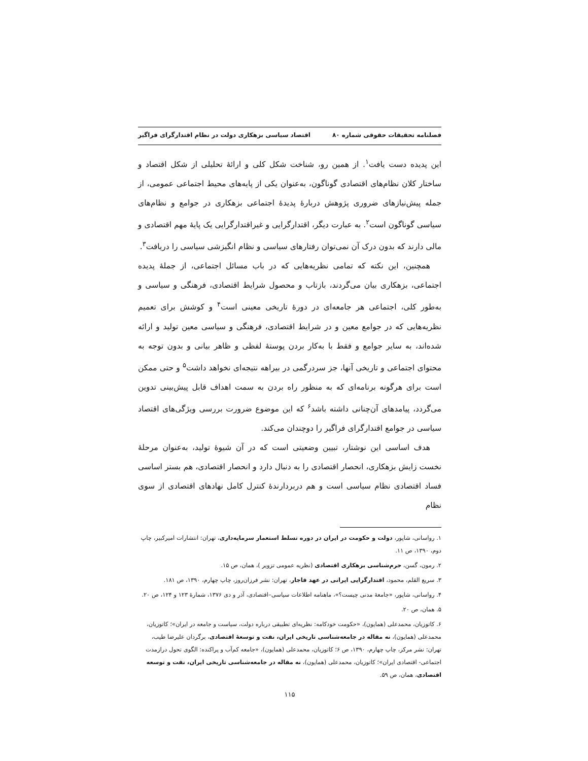فصلنامه تحقیقات حقوقی شماره ۸۰ اقتصاد سیاسی بزهکاری دولت در نظام اقتدارگرای فراگیر
این پدیده دست یافت<sup>۱</sup>. از همین رو، شناخت شکل کلی و ارائهٔ تحلیلی از شکل اقتصاد و ساختار کلان نظام‌های اقتصادی گوناگون، به‌عنوان یکی از پایه‌های محیط اجتماعی عمومی، از جمله پیش‌نیازهای ضروری پژوهش دربارهٔ پدیدهٔ اجتماعی بزهکاری در جوامع و نظام‌های سیاسی گوناگون است<sup>۲</sup>. به عبارت دیگر، اقتدارگرایی و غیراقتدارگرایی یک پایهٔ مهم اقتصادی و مالی دارند که بدون درک آن نمی‌توان رفتارهای سیاسی و نظام انگیزشی سیاسی را دریافت<sup>۳</sup>.
همچنین، این نکته که تمامی نظریه‌هایی که در باب مسائل اجتماعی، از جملهٔ پدیده اجتماعی، بزهکاری بیان می‌گردند، بازتاب و محصول شرایط اقتصادی، فرهنگی و سیاسی و به‌طور کلی، اجتماعی هر جامعه‌ای در دورهٔ تاریخی معینی است<sup>۴</sup> و کوشش برای تعمیم نظریه‌هایی که در جوامع معین و در شرایط اقتصادی، فرهنگی و سیاسی معین تولید و ارائه شده‌اند، به سایر جوامع و فقط با به‌کار بردن پوستهٔ لفظی و ظاهر بیانی و بدون توجه به محتوای اجتماعی و تاریخی آنها، جز سردرگمی در بیراهه نتیجه‌ای نخواهد داشت<sup>۵</sup> و حتی ممکن است برای هرگونه برنامه‌ای که به منظور راه بردن به سمت اهداف قابل پیش‌بینی تدوین می‌گردد، پیامدهای آن‌چنانی داشته باشد<sup>۶</sup> که این موضوع ضرورت بررسی ویژگی‌های اقتصاد سیاسی در جوامع اقتدارگرای فراگیر را دوچندان می‌کند.
هدف اساسی این نوشتار، تبیین وضعیتی است که در آن شیوهٔ تولید، به‌عنوان مرحلهٔ نخست زایش بزهکاری، انحصار اقتصادی را به دنبال دارد و انحصار اقتصادی، هم بستر اساسی فساد اقتصادی نظام سیاسی است و هم دربردارندهٔ کنترل کامل نهادهای اقتصادی از سوی نظام
۱. رواسانی، شاپور، دولت و حکومت در ایران در دوره تسلط استعمار سرمایه‌داری، تهران: انتشارات امیرکبیر، چاپ دوم، ۱۳۹۰، ص ۱۱.
۲. رمون، گسن، جرم‌شناسی بزهکاری اقتصادی (نظریه عمومی تزویر )، همان، ص ۱۵.
۳. سریع القلم، محمود، اقتدارگرایی ایرانی در عهد قاجار، تهران: نشر فرزان‌روز، چاپ چهارم، ۱۳۹۰، ص ۱۸۱.
۴. رواسانی، شاپور، «جامعهٔ مدنی چیست؟»، ماهنامه اطلاعات سیاسی–اقتصادی، آذر و دی ۱۳۷۶، شمارهٔ ۱۲۳ و ۱۲۴، ص ۲۰.
۵. همان، ص ۲۰.
۶. کاتوزیان، محمدعلی (همایون)، «حکومت خودکامه: نظریه‌ای تطبیقی درباره دولت، سیاست و جامعه در ایران»؛ کاتوزیان، محمدعلی (همایون)، نه مقاله در جامعه‌شناسی تاریخی ایران، نفت و توسعهٔ اقتصادی، برگردان علیرضا طیب، تهران: نشر مرکز، چاپ چهارم، ۱۳۹۰، ص ۶؛ کاتوزیان، محمدعلی (همایون)، «جامعه کم‌آب و پراکنده: الگوی تحول درازمدت اجتماعی- اقتصادی ایران»؛ کاتوزیان، محمدعلی (همایون)، نه مقاله در جامعه‌شناسی تاریخی ایران، نفت و توسعه اقتصادی، همان، ص ۵۹.
۱۱۵